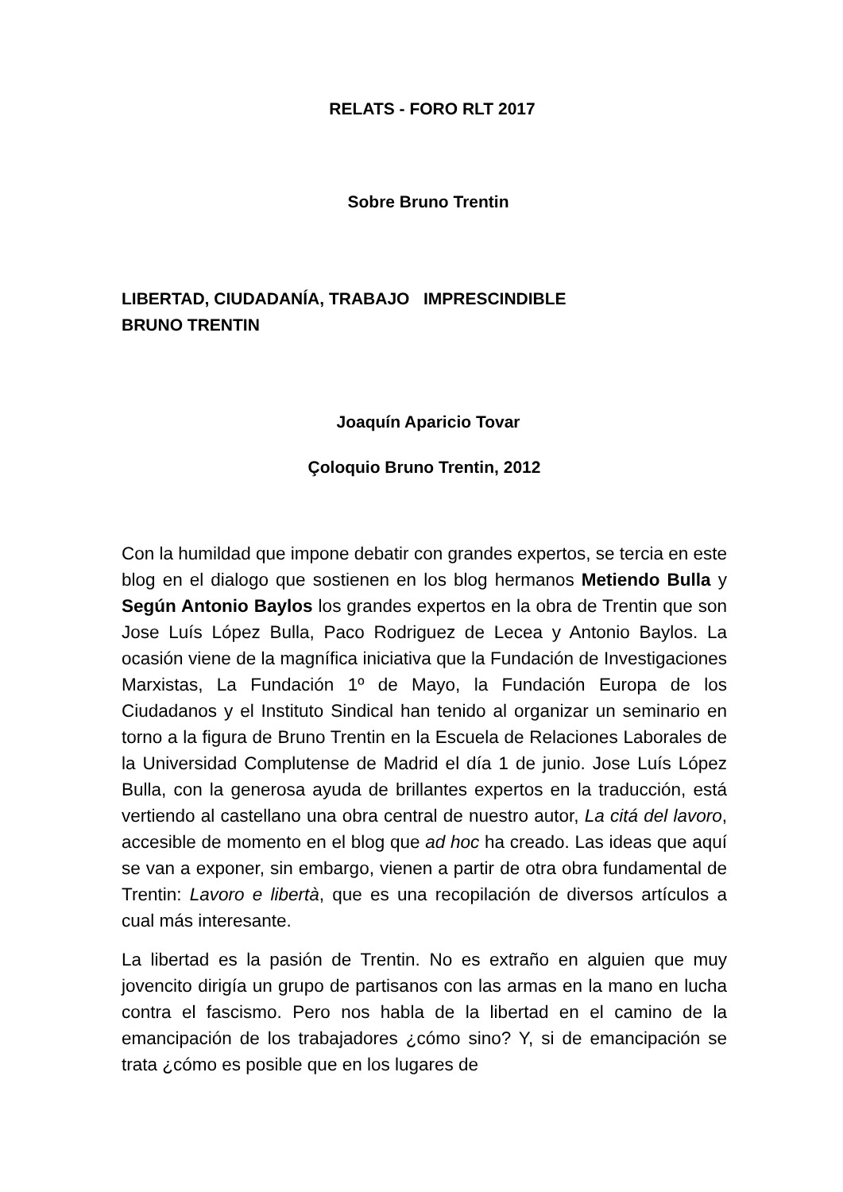RELATS - FORO RLT 2017
Sobre Bruno Trentin
LIBERTAD, CIUDADANÍA, TRABAJO IMPRESCINDIBLE
BRUNO TRENTIN
Joaquín Aparicio Tovar
Çoloquio Bruno Trentin, 2012
Con la humildad que impone debatir con grandes expertos, se tercia en este blog en el dialogo que sostienen en los blog hermanos Metiendo Bulla y Según Antonio Baylos los grandes expertos en la obra de Trentin que son Jose Luís López Bulla, Paco Rodriguez de Lecea y Antonio Baylos. La ocasión viene de la magnífica iniciativa que la Fundación de Investigaciones Marxistas, La Fundación 1º de Mayo, la Fundación Europa de los Ciudadanos y el Instituto Sindical han tenido al organizar un seminario en torno a la figura de Bruno Trentin en la Escuela de Relaciones Laborales de la Universidad Complutense de Madrid el día 1 de junio. Jose Luís López Bulla, con la generosa ayuda de brillantes expertos en la traducción, está vertiendo al castellano una obra central de nuestro autor, La citá del lavoro, accesible de momento en el blog que ad hoc ha creado. Las ideas que aquí se van a exponer, sin embargo, vienen a partir de otra obra fundamental de Trentin: Lavoro e libertà, que es una recopilación de diversos artículos a cual más interesante.
La libertad es la pasión de Trentin. No es extraño en alguien que muy jovencito dirigía un grupo de partisanos con las armas en la mano en lucha contra el fascismo. Pero nos habla de la libertad en el camino de la emancipación de los trabajadores ¿cómo sino? Y, si de emancipación se trata ¿cómo es posible que en los lugares de